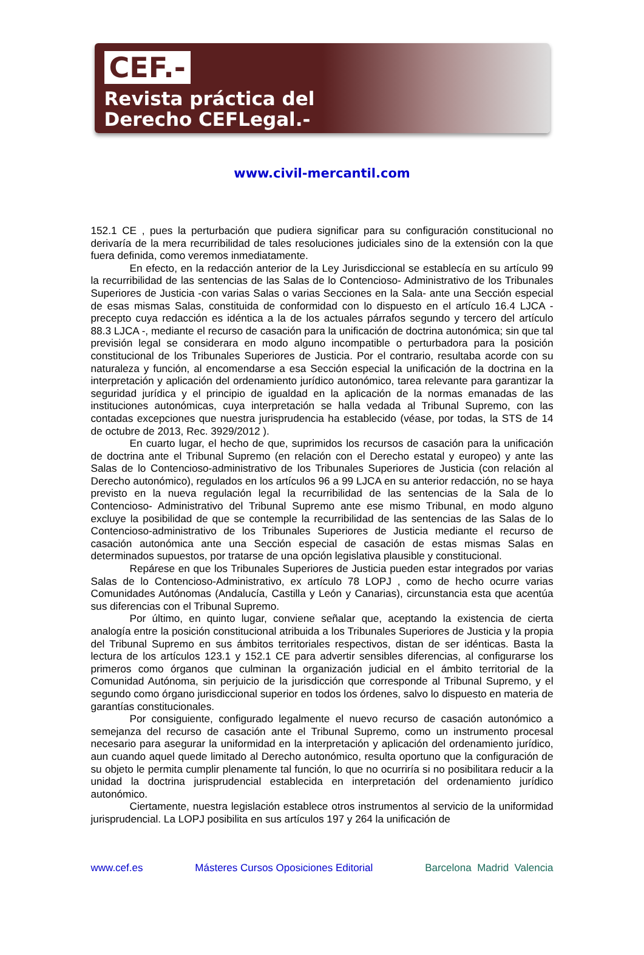CEF.-
Revista práctica del
Derecho CEFLegal.-
www.civil-mercantil.com
152.1 CE , pues la perturbación que pudiera significar para su configuración constitucional no derivaría de la mera recurribilidad de tales resoluciones judiciales sino de la extensión con la que fuera definida, como veremos inmediatamente.
En efecto, en la redacción anterior de la Ley Jurisdiccional se establecía en su artículo 99 la recurribilidad de las sentencias de las Salas de lo Contencioso- Administrativo de los Tribunales Superiores de Justicia -con varias Salas o varias Secciones en la Sala- ante una Sección especial de esas mismas Salas, constituida de conformidad con lo dispuesto en el artículo 16.4 LJCA -precepto cuya redacción es idéntica a la de los actuales párrafos segundo y tercero del artículo 88.3 LJCA -, mediante el recurso de casación para la unificación de doctrina autonómica; sin que tal previsión legal se considerara en modo alguno incompatible o perturbadora para la posición constitucional de los Tribunales Superiores de Justicia. Por el contrario, resultaba acorde con su naturaleza y función, al encomendarse a esa Sección especial la unificación de la doctrina en la interpretación y aplicación del ordenamiento jurídico autonómico, tarea relevante para garantizar la seguridad jurídica y el principio de igualdad en la aplicación de la normas emanadas de las instituciones autonómicas, cuya interpretación se halla vedada al Tribunal Supremo, con las contadas excepciones que nuestra jurisprudencia ha establecido (véase, por todas, la STS de 14 de octubre de 2013, Rec. 3929/2012 ).
En cuarto lugar, el hecho de que, suprimidos los recursos de casación para la unificación de doctrina ante el Tribunal Supremo (en relación con el Derecho estatal y europeo) y ante las Salas de lo Contencioso-administrativo de los Tribunales Superiores de Justicia (con relación al Derecho autonómico), regulados en los artículos 96 a 99 LJCA en su anterior redacción, no se haya previsto en la nueva regulación legal la recurribilidad de las sentencias de la Sala de lo Contencioso- Administrativo del Tribunal Supremo ante ese mismo Tribunal, en modo alguno excluye la posibilidad de que se contemple la recurribilidad de las sentencias de las Salas de lo Contencioso-administrativo de los Tribunales Superiores de Justicia mediante el recurso de casación autonómica ante una Sección especial de casación de estas mismas Salas en determinados supuestos, por tratarse de una opción legislativa plausible y constitucional.
Repárese en que los Tribunales Superiores de Justicia pueden estar integrados por varias Salas de lo Contencioso-Administrativo, ex artículo 78 LOPJ , como de hecho ocurre varias Comunidades Autónomas (Andalucía, Castilla y León y Canarias), circunstancia esta que acentúa sus diferencias con el Tribunal Supremo.
Por último, en quinto lugar, conviene señalar que, aceptando la existencia de cierta analogía entre la posición constitucional atribuida a los Tribunales Superiores de Justicia y la propia del Tribunal Supremo en sus ámbitos territoriales respectivos, distan de ser idénticas. Basta la lectura de los artículos 123.1 y 152.1 CE para advertir sensibles diferencias, al configurarse los primeros como órganos que culminan la organización judicial en el ámbito territorial de la Comunidad Autónoma, sin perjuicio de la jurisdicción que corresponde al Tribunal Supremo, y el segundo como órgano jurisdiccional superior en todos los órdenes, salvo lo dispuesto en materia de garantías constitucionales.
Por consiguiente, configurado legalmente el nuevo recurso de casación autonómico a semejanza del recurso de casación ante el Tribunal Supremo, como un instrumento procesal necesario para asegurar la uniformidad en la interpretación y aplicación del ordenamiento jurídico, aun cuando aquel quede limitado al Derecho autonómico, resulta oportuno que la configuración de su objeto le permita cumplir plenamente tal función, lo que no ocurriría si no posibilitara reducir a la unidad la doctrina jurisprudencial establecida en interpretación del ordenamiento jurídico autonómico.
Ciertamente, nuestra legislación establece otros instrumentos al servicio de la uniformidad jurisprudencial. La LOPJ posibilita en sus artículos 197 y 264 la unificación de
www.cef.es Másteres Cursos Oposiciones Editorial Barcelona Madrid Valencia